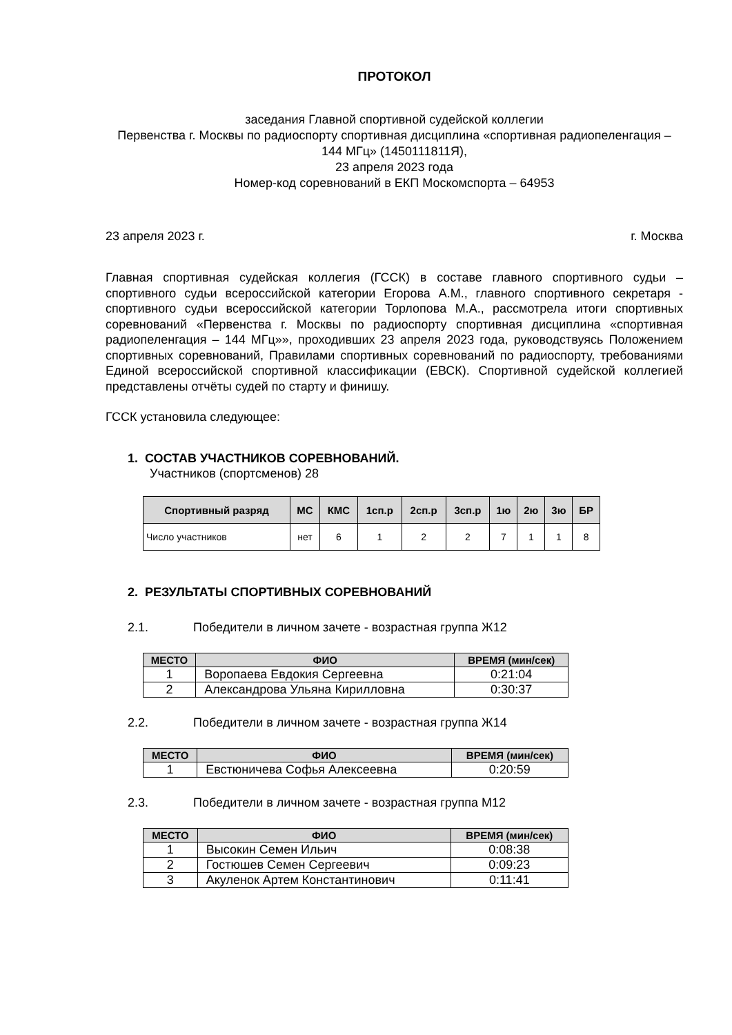ПРОТОКОЛ
заседания Главной спортивной судейской коллегии
Первенства г. Москвы по радиоспорту спортивная дисциплина «спортивная радиопеленгация – 144 МГц» (1450111811Я),
23 апреля 2023 года
Номер-код соревнований в ЕКП Москомспорта – 64953
23 апреля 2023 г. г. Москва
Главная спортивная судейская коллегия (ГССК) в составе главного спортивного судьи – спортивного судьи всероссийской категории Егорова А.М., главного спортивного секретаря - спортивного судьи всероссийской категории Торлопова М.А., рассмотрела итоги спортивных соревнований «Первенства г. Москвы по радиоспорту спортивная дисциплина «спортивная радиопеленгация – 144 МГц»», проходивших 23 апреля 2023 года, руководствуясь Положением спортивных соревнований, Правилами спортивных соревнований по радиоспорту, требованиями Единой всероссийской спортивной классификации (ЕВСК). Спортивной судейской коллегией представлены отчёты судей по старту и финишу.
ГССК установила следующее:
1. СОСТАВ УЧАСТНИКОВ СОРЕВНОВАНИЙ.
Участников (спортсменов) 28
| Спортивный разряд | МС | КМС | 1сп.р | 2сп.р | 3сп.р | 1ю | 2ю | 3ю | БР |
| --- | --- | --- | --- | --- | --- | --- | --- | --- | --- |
| Число участников | нет | 6 | 1 | 2 | 2 | 7 | 1 | 1 | 8 |
2. РЕЗУЛЬТАТЫ СПОРТИВНЫХ СОРЕВНОВАНИЙ
2.1. Победители в личном зачете - возрастная группа Ж12
| МЕСТО | ФИО | ВРЕМЯ (мин/сек) |
| --- | --- | --- |
| 1 | Воропаева Евдокия Сергеевна | 0:21:04 |
| 2 | Александрова Ульяна Кирилловна | 0:30:37 |
2.2. Победители в личном зачете - возрастная группа Ж14
| МЕСТО | ФИО | ВРЕМЯ (мин/сек) |
| --- | --- | --- |
| 1 | Евстюничева Софья Алексеевна | 0:20:59 |
2.3. Победители в личном зачете - возрастная группа М12
| МЕСТО | ФИО | ВРЕМЯ (мин/сек) |
| --- | --- | --- |
| 1 | Высокин Семен Ильич | 0:08:38 |
| 2 | Гостюшев Семен Сергеевич | 0:09:23 |
| 3 | Акуленок Артем Константинович | 0:11:41 |